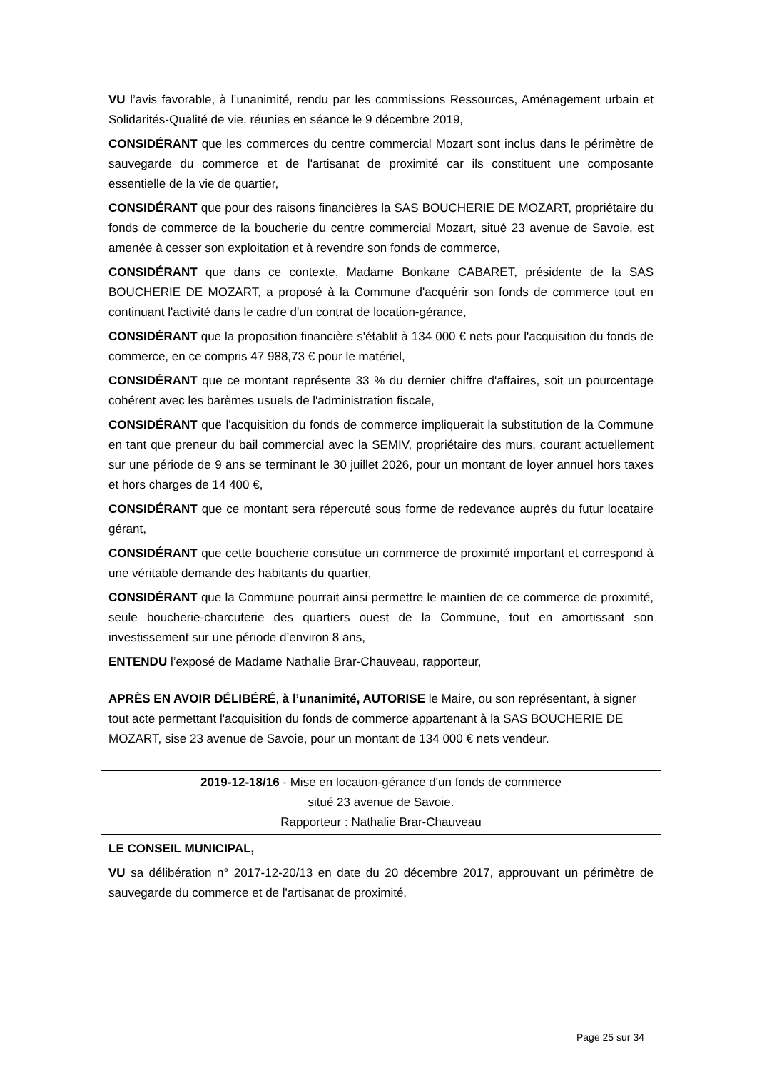VU l’avis favorable, à l’unanimité, rendu par les commissions Ressources, Aménagement urbain et Solidarités-Qualité de vie, réunies en séance le 9 décembre 2019,
CONSIDÉRANT que les commerces du centre commercial Mozart sont inclus dans le périmètre de sauvegarde du commerce et de l'artisanat de proximité car ils constituent une composante essentielle de la vie de quartier,
CONSIDÉRANT que pour des raisons financières la SAS BOUCHERIE DE MOZART, propriétaire du fonds de commerce de la boucherie du centre commercial Mozart, situé 23 avenue de Savoie, est amenée à cesser son exploitation et à revendre son fonds de commerce,
CONSIDÉRANT que dans ce contexte, Madame Bonkane CABARET, présidente de la SAS BOUCHERIE DE MOZART, a proposé à la Commune d'acquérir son fonds de commerce tout en continuant l'activité dans le cadre d'un contrat de location-gérance,
CONSIDÉRANT que la proposition financière s'établit à 134 000 € nets pour l'acquisition du fonds de commerce, en ce compris 47 988,73 € pour le matériel,
CONSIDÉRANT que ce montant représente 33 % du dernier chiffre d'affaires, soit un pourcentage cohérent avec les barèmes usuels de l'administration fiscale,
CONSIDÉRANT que l'acquisition du fonds de commerce impliquerait la substitution de la Commune en tant que preneur du bail commercial avec la SEMIV, propriétaire des murs, courant actuellement sur une période de 9 ans se terminant le 30 juillet 2026, pour un montant de loyer annuel hors taxes et hors charges de 14 400 €,
CONSIDÉRANT que ce montant sera répercuté sous forme de redevance auprès du futur locataire gérant,
CONSIDÉRANT que cette boucherie constitue un commerce de proximité important et correspond à une véritable demande des habitants du quartier,
CONSIDÉRANT que la Commune pourrait ainsi permettre le maintien de ce commerce de proximité, seule boucherie-charcuterie des quartiers ouest de la Commune, tout en amortissant son investissement sur une période d’environ 8 ans,
ENTENDU l’exposé de Madame Nathalie Brar-Chauveau, rapporteur,
APRÈS EN AVOIR DÉLIBÉRÉ, à l’unanimité, AUTORISE le Maire, ou son représentant, à signer tout acte permettant l'acquisition du fonds de commerce appartenant à la SAS BOUCHERIE DE MOZART, sise 23 avenue de Savoie, pour un montant de 134 000 € nets vendeur.
2019-12-18/16 - Mise en location-gérance d'un fonds de commerce
situé 23 avenue de Savoie.
Rapporteur : Nathalie Brar-Chauveau
LE CONSEIL MUNICIPAL,
VU sa délibération n° 2017-12-20/13 en date du 20 décembre 2017, approuvant un périmètre de sauvegarde du commerce et de l'artisanat de proximité,
Page 25 sur 34